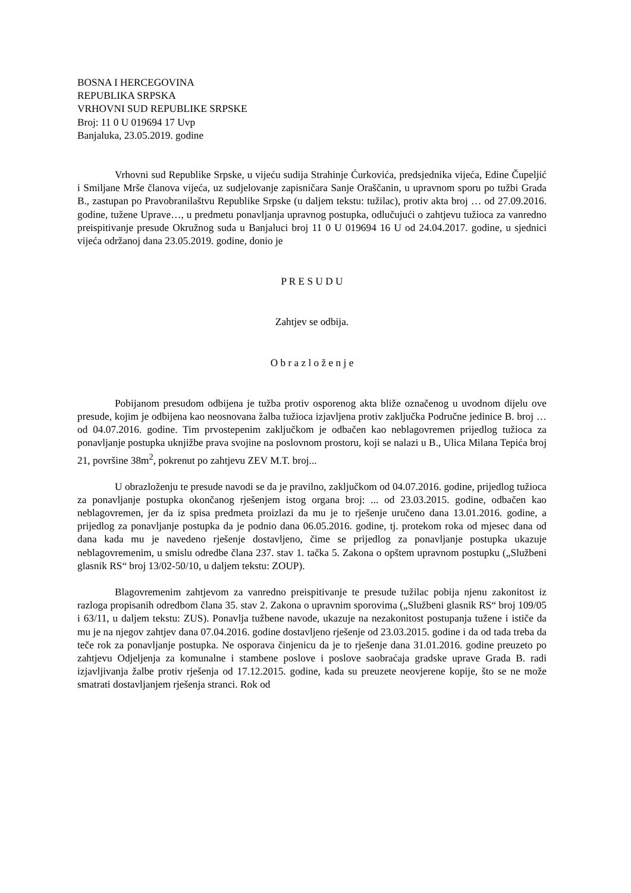BOSNA I HERCEGOVINA
REPUBLIKA SRPSKA
VRHOVNI SUD REPUBLIKE SRPSKE
Broj: 11 0 U 019694 17 Uvp
Banjaluka, 23.05.2019. godine
Vrhovni sud Republike Srpske, u vijeću sudija Strahinje Ćurkovića, predsjednika vijeća, Edine Čupeljić i Smiljane Mrše članova vijeća, uz sudjelovanje zapisničara Sanje Oraščanin, u upravnom sporu po tužbi Grada B., zastupan po Pravobranilaštvu Republike Srpske (u daljem tekstu: tužilac), protiv akta broj … od 27.09.2016. godine, tužene Uprave…, u predmetu ponavljanja upravnog postupka, odlučujući o zahtjevu tužioca za vanredno preispitivanje presude Okružnog suda u Banjaluci broj 11 0 U 019694 16 U od 24.04.2017. godine, u sjednici vijeća održanoj dana 23.05.2019. godine, donio je
P R E S U D U
Zahtjev se odbija.
O b r a z l o ž e n j e
Pobijanom presudom odbijena je tužba protiv osporenog akta bliže označenog u uvodnom dijelu ove presude, kojim je odbijena kao neosnovana žalba tužioca izjavljena protiv zaključka Područne jedinice B. broj … od 04.07.2016. godine. Tim prvostepenim zaključkom je odbačen kao neblagovremen prijedlog tužioca za ponavljanje postupka uknjižbe prava svojine na poslovnom prostoru, koji se nalazi u B., Ulica Milana Tepića broj 21, površine 38m<sup>2</sup>, pokrenut po zahtjevu ZEV M.T. broj...
U obrazloženju te presude navodi se da je pravilno, zaključkom od 04.07.2016. godine, prijedlog tužioca za ponavljanje postupka okončanog rješenjem istog organa broj: ... od 23.03.2015. godine, odbačen kao neblagovremen, jer da iz spisa predmeta proizlazi da mu je to rješenje uručeno dana 13.01.2016. godine, a prijedlog za ponavljanje postupka da je podnio dana 06.05.2016. godine, tj. protekom roka od mjesec dana od dana kada mu je navedeno rješenje dostavljeno, čime se prijedlog za ponavljanje postupka ukazuje neblagovremenim, u smislu odredbe člana 237. stav 1. tačka 5. Zakona o opštem upravnom postupku („Službeni glasnik RS“ broj 13/02-50/10, u daljem tekstu: ZOUP).
Blagovremenim zahtjevom za vanredno preispitivanje te presude tužilac pobija njenu zakonitost iz razloga propisanih odredbom člana 35. stav 2. Zakona o upravnim sporovima („Službeni glasnik RS“ broj 109/05 i 63/11, u daljem tekstu: ZUS). Ponavlja tužbene navode, ukazuje na nezakonitost postupanja tužene i ističe da mu je na njegov zahtjev dana 07.04.2016. godine dostavljeno rješenje od 23.03.2015. godine i da od tada treba da teče rok za ponavljanje postupka. Ne osporava činjenicu da je to rješenje dana 31.01.2016. godine preuzeto po zahtjevu Odjeljenja za komunalne i stambene poslove i poslove saobraćaja gradske uprave Grada B. radi izjavljivanja žalbe protiv rješenja od 17.12.2015. godine, kada su preuzete neovjerene kopije, što se ne može smatrati dostavljanjem rješenja stranci. Rok od